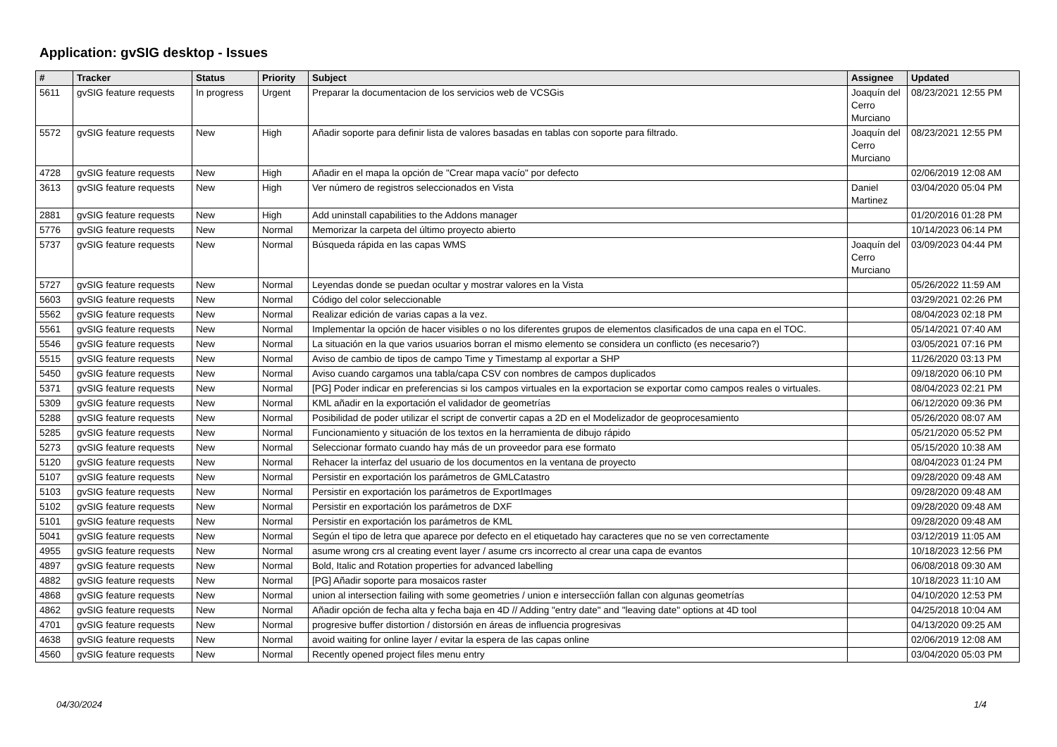Application: gvSIG desktop - Issues
| # | Tracker | Status | Priority | Subject | Assignee | Updated |
| --- | --- | --- | --- | --- | --- | --- |
| 5611 | gvSIG feature requests | In progress | Urgent | Preparar la documentacion de los servicios web de VCSGis | Joaquín del Cerro Murciano | 08/23/2021 12:55 PM |
| 5572 | gvSIG feature requests | New | High | Añadir soporte para definir lista de valores basadas en tablas con soporte para filtrado. | Joaquín del Cerro Murciano | 08/23/2021 12:55 PM |
| 4728 | gvSIG feature requests | New | High | Añadir en el mapa la opción de "Crear mapa vacío" por defecto | | 02/06/2019 12:08 AM |
| 3613 | gvSIG feature requests | New | High | Ver número de registros seleccionados en Vista | Daniel Martinez | 03/04/2020 05:04 PM |
| 2881 | gvSIG feature requests | New | High | Add uninstall capabilities to the Addons manager | | 01/20/2016 01:28 PM |
| 5776 | gvSIG feature requests | New | Normal | Memorizar la carpeta del último proyecto abierto | | 10/14/2023 06:14 PM |
| 5737 | gvSIG feature requests | New | Normal | Búsqueda rápida en las capas WMS | Joaquín del Cerro Murciano | 03/09/2023 04:44 PM |
| 5727 | gvSIG feature requests | New | Normal | Leyendas donde se puedan ocultar y mostrar valores en la Vista | | 05/26/2022 11:59 AM |
| 5603 | gvSIG feature requests | New | Normal | Código del color seleccionable | | 03/29/2021 02:26 PM |
| 5562 | gvSIG feature requests | New | Normal | Realizar edición de varias capas a la vez. | | 08/04/2023 02:18 PM |
| 5561 | gvSIG feature requests | New | Normal | Implementar la opción de hacer visibles o no los diferentes grupos de elementos clasificados de una capa en el TOC. | | 05/14/2021 07:40 AM |
| 5546 | gvSIG feature requests | New | Normal | La situación en la que varios usuarios borran el mismo elemento se considera un conflicto (es necesario?) | | 03/05/2021 07:16 PM |
| 5515 | gvSIG feature requests | New | Normal | Aviso de cambio de tipos de campo Time y Timestamp al exportar a SHP | | 11/26/2020 03:13 PM |
| 5450 | gvSIG feature requests | New | Normal | Aviso cuando cargamos una tabla/capa CSV con nombres de campos duplicados | | 09/18/2020 06:10 PM |
| 5371 | gvSIG feature requests | New | Normal | [PG] Poder indicar en preferencias si los campos virtuales en la exportacion se exportar como campos reales o virtuales. | | 08/04/2023 02:21 PM |
| 5309 | gvSIG feature requests | New | Normal | KML añadir en la exportación el validador de geometrías | | 06/12/2020 09:36 PM |
| 5288 | gvSIG feature requests | New | Normal | Posibilidad de poder utilizar el script de convertir capas a 2D en el Modelizador de geoprocesamiento | | 05/26/2020 08:07 AM |
| 5285 | gvSIG feature requests | New | Normal | Funcionamiento y situación de los textos en la herramienta de dibujo rápido | | 05/21/2020 05:52 PM |
| 5273 | gvSIG feature requests | New | Normal | Seleccionar formato cuando hay más de un proveedor para ese formato | | 05/15/2020 10:38 AM |
| 5120 | gvSIG feature requests | New | Normal | Rehacer la interfaz del usuario de los documentos en la ventana de proyecto | | 08/04/2023 01:24 PM |
| 5107 | gvSIG feature requests | New | Normal | Persistir en exportación los parámetros de GMLCatastro | | 09/28/2020 09:48 AM |
| 5103 | gvSIG feature requests | New | Normal | Persistir en exportación los parámetros de ExportImages | | 09/28/2020 09:48 AM |
| 5102 | gvSIG feature requests | New | Normal | Persistir en exportación los parámetros de DXF | | 09/28/2020 09:48 AM |
| 5101 | gvSIG feature requests | New | Normal | Persistir en exportación los parámetros de KML | | 09/28/2020 09:48 AM |
| 5041 | gvSIG feature requests | New | Normal | Según el tipo de letra que aparece por defecto en el etiquetado hay caracteres que no se ven correctamente | | 03/12/2019 11:05 AM |
| 4955 | gvSIG feature requests | New | Normal | asume wrong crs al creating event layer / asume crs incorrecto al crear una capa de evantos | | 10/18/2023 12:56 PM |
| 4897 | gvSIG feature requests | New | Normal | Bold, Italic and Rotation properties for advanced labelling | | 06/08/2018 09:30 AM |
| 4882 | gvSIG feature requests | New | Normal | [PG] Añadir soporte para mosaicos raster | | 10/18/2023 11:10 AM |
| 4868 | gvSIG feature requests | New | Normal | union al intersection failing with some geometries / union e interseccíión fallan con algunas geometrías | | 04/10/2020 12:53 PM |
| 4862 | gvSIG feature requests | New | Normal | Añadir opción de fecha alta y fecha baja en 4D // Adding "entry date" and "leaving date" options at 4D tool | | 04/25/2018 10:04 AM |
| 4701 | gvSIG feature requests | New | Normal | progresive buffer distortion / distorsión en áreas de influencia progresivas | | 04/13/2020 09:25 AM |
| 4638 | gvSIG feature requests | New | Normal | avoid waiting for online layer / evitar la espera de las capas online | | 02/06/2019 12:08 AM |
| 4560 | gvSIG feature requests | New | Normal | Recently opened project files menu entry | | 03/04/2020 05:03 PM |
04/30/2024 1/4